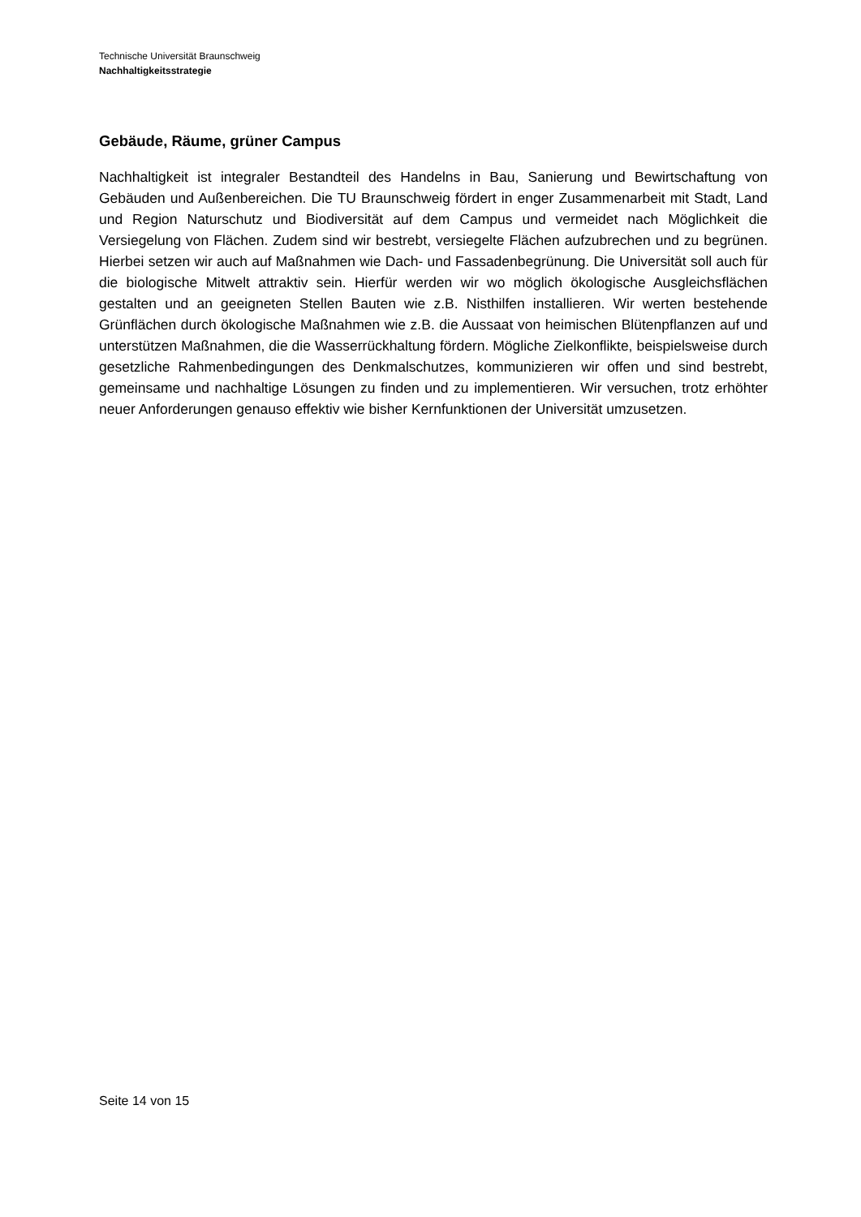Technische Universität Braunschweig
Nachhaltigkeitsstrategie
Gebäude, Räume, grüner Campus
Nachhaltigkeit ist integraler Bestandteil des Handelns in Bau, Sanierung und Bewirtschaftung von Gebäuden und Außenbereichen. Die TU Braunschweig fördert in enger Zusammenarbeit mit Stadt, Land und Region Naturschutz und Biodiversität auf dem Campus und vermeidet nach Möglichkeit die Versiegelung von Flächen. Zudem sind wir bestrebt, versiegelte Flächen aufzubrechen und zu begrünen. Hierbei setzen wir auch auf Maßnahmen wie Dach- und Fassadenbegrünung. Die Universität soll auch für die biologische Mitwelt attraktiv sein. Hierfür werden wir wo möglich ökologische Ausgleichsflächen gestalten und an geeigneten Stellen Bauten wie z.B. Nisthilfen installieren. Wir werten bestehende Grünflächen durch ökologische Maßnahmen wie z.B. die Aussaat von heimischen Blütenpflanzen auf und unterstützen Maßnahmen, die die Wasserrückhaltung fördern. Mögliche Zielkonflikte, beispielsweise durch gesetzliche Rahmenbedingungen des Denkmalschutzes, kommunizieren wir offen und sind bestrebt, gemeinsame und nachhaltige Lösungen zu finden und zu implementieren. Wir versuchen, trotz erhöhter neuer Anforderungen genauso effektiv wie bisher Kernfunktionen der Universität umzusetzen.
Seite 14 von 15